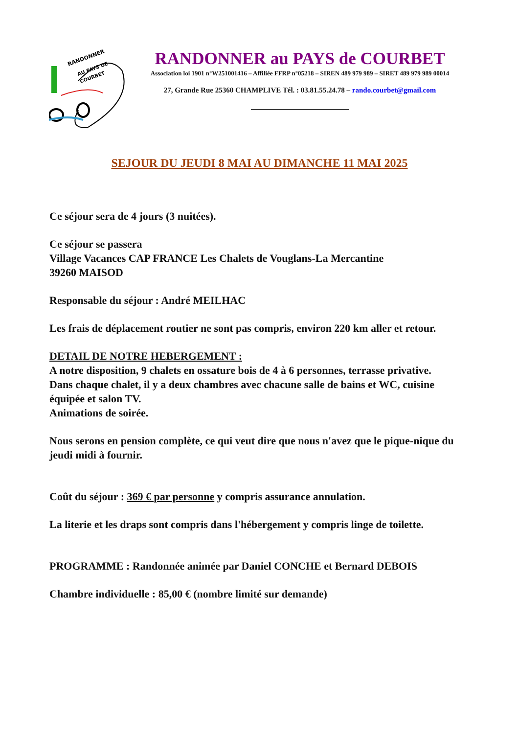RANDONNER
AU PAYS DE
COURBET
RANDONNER au PAYS de COURBET
Association loi 1901 n°W251001416 – Affiliée FFRP n°05218 – SIREN 489 979 989 – SIRET 489 979 989 00014
27, Grande Rue 25360 CHAMPLIVE Tél. : 03.81.55.24.78 – rando.courbet@gmail.com
SEJOUR DU JEUDI 8 MAI AU DIMANCHE 11 MAI 2025
Ce séjour sera de 4 jours (3 nuitées).
Ce séjour se passera
Village Vacances CAP FRANCE Les Chalets de Vouglans-La Mercantine
39260 MAISOD
Responsable du séjour : André MEILHAC
Les frais de déplacement routier ne sont pas compris, environ 220 km aller et retour.
DETAIL DE NOTRE HEBERGEMENT :
A notre disposition, 9 chalets en ossature bois de 4 à 6 personnes, terrasse privative.
Dans chaque chalet, il y a deux chambres avec chacune salle de bains et WC, cuisine équipée et salon TV.
Animations de soirée.
Nous serons en pension complète, ce qui veut dire que nous n'avez que le pique-nique du jeudi midi à fournir.
Coût du séjour : 369 € par personne y compris assurance annulation.
La literie et les draps sont compris dans l'hébergement y compris linge de toilette.
PROGRAMME : Randonnée animée par Daniel CONCHE et Bernard DEBOIS
Chambre individuelle : 85,00 € (nombre limité sur demande)